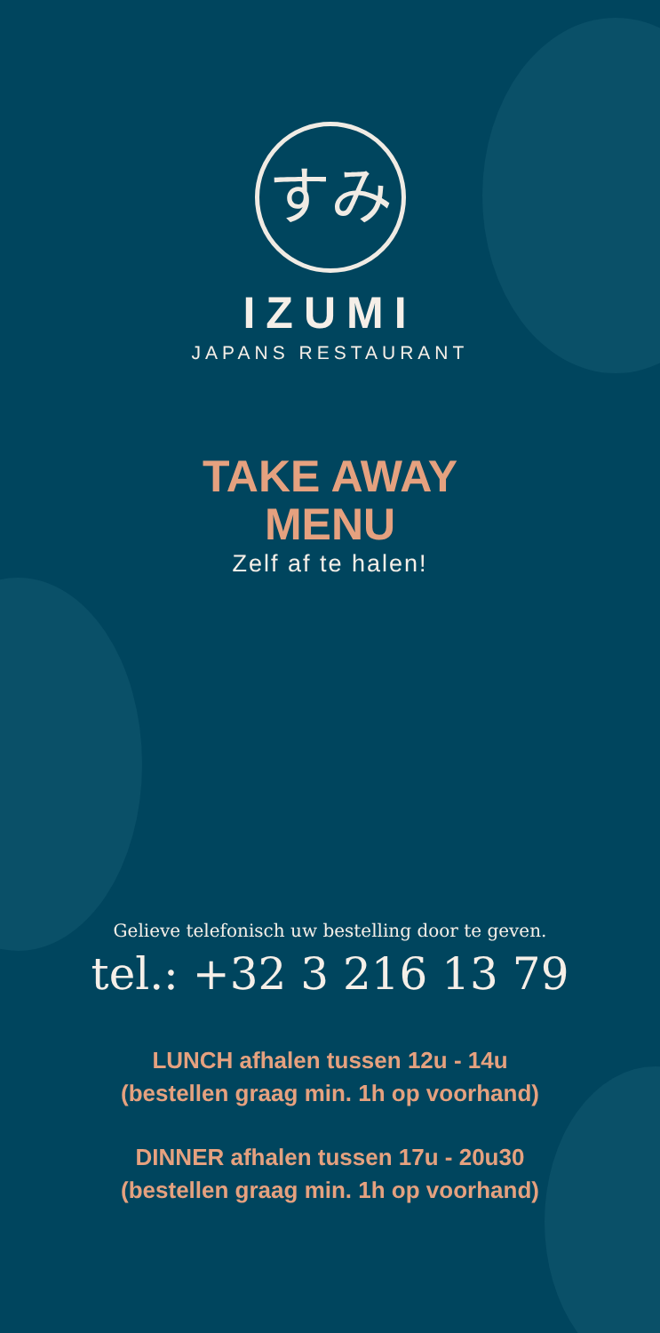すみ
IZUMI
JAPANS RESTAURANT
TAKE AWAY
MENU
Zelf af te halen!
Gelieve telefonisch uw bestelling door te geven.
tel.: +32 3 216 13 79
LUNCH afhalen tussen 12u - 14u
(bestellen graag min. 1h op voorhand)
DINNER afhalen tussen 17u - 20u30
(bestellen graag min. 1h op voorhand)